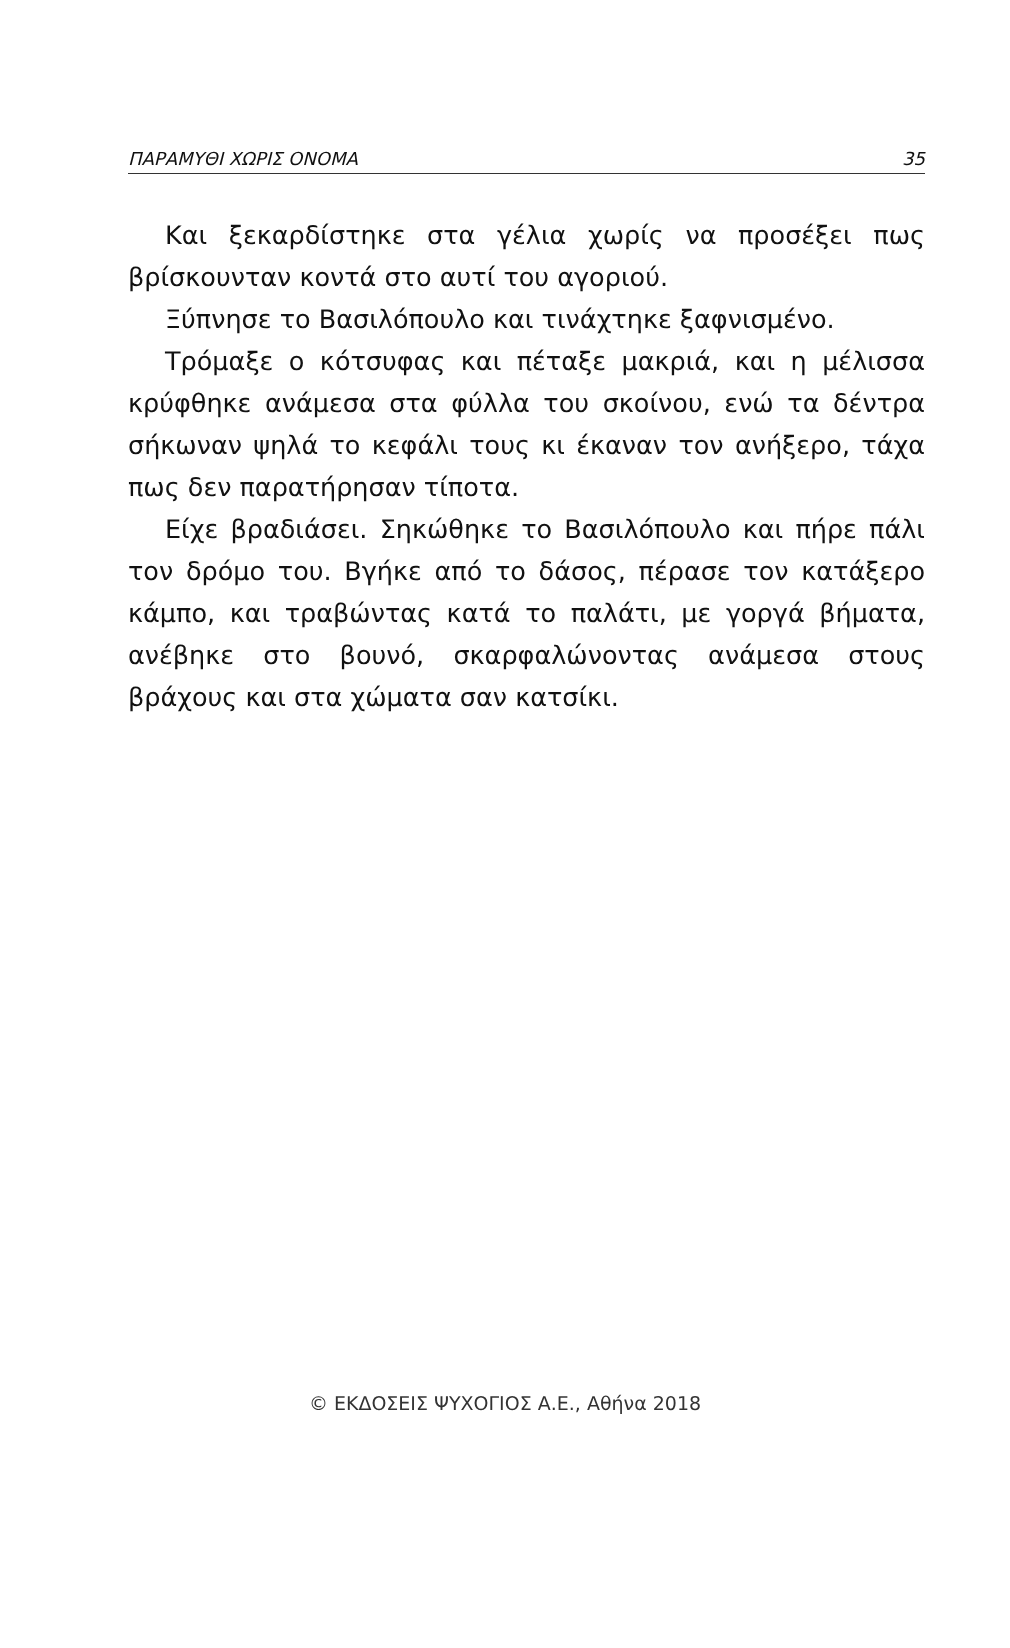ΠΑΡΑΜΥΘΙ ΧΩΡΙΣ ΟΝΟΜΑ 35
Και ξεκαρδίστηκε στα γέλια χωρίς να προσέξει πως βρίσκουνταν κοντά στο αυτί του αγοριού.
Ξύπνησε το Βασιλόπουλο και τινάχτηκε ξαφνισμένο.
Τρόμαξε ο κότσυφας και πέταξε μακριά, και η μέλισσα κρύφθηκε ανάμεσα στα φύλλα του σκοίνου, ενώ τα δέντρα σήκωναν ψηλά το κεφάλι τους κι έκαναν τον ανήξερο, τάχα πως δεν παρατήρησαν τίποτα.
Είχε βραδιάσει. Σηκώθηκε το Βασιλόπουλο και πήρε πάλι τον δρόμο του. Βγήκε από το δάσος, πέρασε τον κατάξερο κάμπο, και τραβώντας κατά το παλάτι, με γοργά βήματα, ανέβηκε στο βουνό, σκαρφαλώνοντας ανάμεσα στους βράχους και στα χώματα σαν κατσίκι.
© ΕΚΔΟΣΕΙΣ ΨΥΧΟΓΙΟΣ Α.Ε., Αθήνα 2018